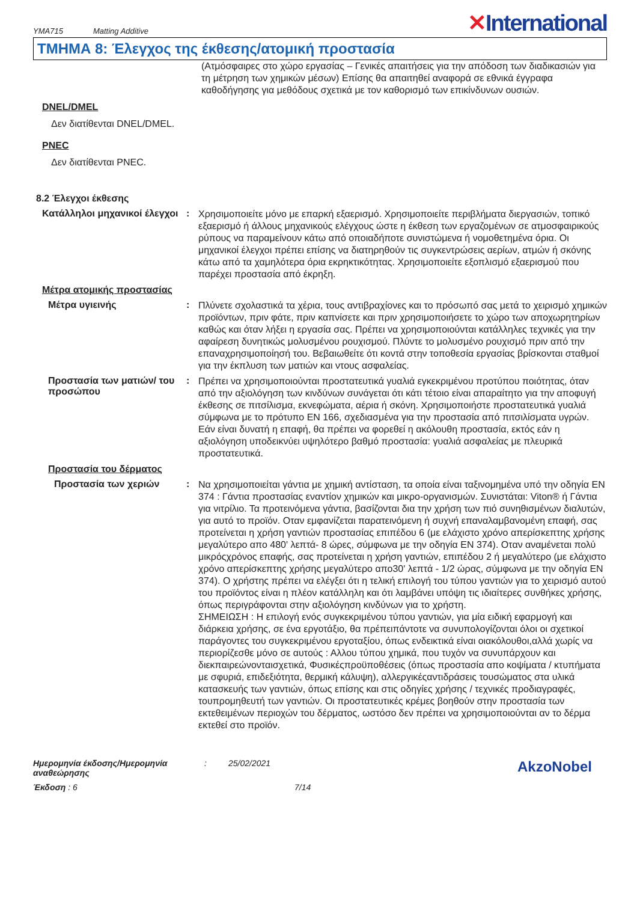YMA715 Matting Additive
✕International
ΤΜΗΜΑ 8: Έλεγχος της έκθεσης/ατομική προστασία
(Ατμόσφαιρες στο χώρο εργασίας – Γενικές απαιτήσεις για την απόδοση των διαδικασιών για τη μέτρηση των χημικών μέσων) Επίσης θα απαιτηθεί αναφορά σε εθνικά έγγραφα καθοδήγησης για μεθόδους σχετικά με τον καθορισμό των επικίνδυνων ουσιών.
DNEL/DMEL
Δεν διατίθενται DNEL/DMEL.
PNEC
Δεν διατίθενται PNEC.
8.2 Έλεγχοι έκθεσης
Κατάλληλοι μηχανικοί έλεγχοι
:
Χρησιμοποιείτε μόνο με επαρκή εξαερισμό. Χρησιμοποιείτε περιβλήματα διεργασιών, τοπικό εξαερισμό ή άλλους μηχανικούς ελέγχους ώστε η έκθεση των εργαζομένων σε ατμοσφαιρικούς ρύπους να παραμείνουν κάτω από οποιαδήποτε συνιστώμενα ή νομοθετημένα όρια. Οι μηχανικοί έλεγχοι πρέπει επίσης να διατηρηθούν τις συγκεντρώσεις αερίων, ατμών ή σκόνης κάτω από τα χαμηλότερα όρια εκρηκτικότητας. Χρησιμοποιείτε εξοπλισμό εξαερισμού που παρέχει προστασία από έκρηξη.
Μέτρα ατομικής προστασίας
Μέτρα υγιεινής :
Πλύνετε σχολαστικά τα χέρια, τους αντιβραχίονες και το πρόσωπό σας μετά το χειρισμό χημικών προϊόντων, πριν φάτε, πριν καπνίσετε και πριν χρησιμοποιήσετε το χώρο των αποχωρητηρίων καθώς και όταν λήξει η εργασία σας. Πρέπει να χρησιμοποιούνται κατάλληλες τεχνικές για την αφαίρεση δυνητικώς μολυσμένου ρουχισμού. Πλύντε το μολυσμένο ρουχισμό πριν από την επαναχρησιμοποίησή του. Βεβαιωθείτε ότι κοντά στην τοποθεσία εργασίας βρίσκονται σταθμοί για την έκπλυση των ματιών και ντους ασφαλείας.
Προστασία των ματιών/ του προσώπου
:
Πρέπει να χρησιμοποιούνται προστατευτικά γυαλιά εγκεκριμένου προτύπου ποιότητας, όταν από την αξιολόγηση των κινδύνων συνάγεται ότι κάτι τέτοιο είναι απαραίτητο για την αποφυγή έκθεσης σε πιτσίλισμα, εκνεφώματα, αέρια ή σκόνη. Χρησιμοποιήστε προστατευτικά γυαλιά σύμφωνα με το πρότυπο EN 166, σχεδιασμένα για την προστασία από πιτσιλίσματα υγρών. Εάν είναι δυνατή η επαφή, θα πρέπει να φορεθεί η ακόλουθη προστασία, εκτός εάν η αξιολόγηση υποδεικνύει υψηλότερο βαθμό προστασία: γυαλιά ασφαλείας με πλευρικά προστατευτικά.
Προστασία του δέρματος
Προστασία των χεριών :
Να χρησιμοποιείται γάντια με χημική αντίσταση, τα οποία είναι ταξινομημένα υπό την οδηγία EN 374 : Γάντια προστασίας εναντίον χημικών και μικρο-οργανισμών. Συνιστάται: Viton® ή Γάντια για νιτρίλιο. Τα προτεινόμενα γάντια, βασίζονται δια την χρήση των πιό συνηθισμένων διαλυτών, για αυτό το προϊόν. Οταν εμφανίζεται παρατεινόμενη ή συχνή επαναλαμβανομένη επαφή, σας προτείνεται η χρήση γαντιών προστασίας επιπέδου 6 (με ελάχιστο χρόνο απερίσκεπτης χρήσης μεγαλύτερο απο 480' λεπτά- 8 ώρες, σύμφωνα με την οδηγία EN 374). Οταν αναμένεται πολύ μικρόςχρόνος επαφής, σας προτείνεται η χρήση γαντιών, επιπέδου 2 ή μεγαλύτερο (με ελάχιστο χρόνο απερίσκεπτης χρήσης μεγαλύτερο απο30' λεπτά - 1/2 ώρας, σύμφωνα με την οδηγία EN 374). Ο χρήστης πρέπει να ελέγξει ότι η τελική επιλογή του τύπου γαντιών για το χειρισμό αυτού του προϊόντος είναι η πλέον κατάλληλη και ότι λαμβάνει υπόψη τις ιδιαίτερες συνθήκες χρήσης, όπως περιγράφονται στην αξιολόγηση κινδύνων για το χρήστη.
ΣΗΜΕΙΩΣΗ : Η επιλογή ενός συγκεκριμένου τύπου γαντιών, για μία ειδική εφαρμογή και διάρκεια χρήσης, σε ένα εργοτάξιο, θα πρέπειπάντοτε να συνυπολογίζονται όλοι οι σχετικοί παράγοντες του συγκεκριμένου εργοταξίου, όπως ενδεικτικά είναι οιακόλουθοι,αλλά χωρίς να περιορίζεσθε μόνο σε αυτούς : Αλλου τύπου χημικά, που τυχόν να συνυπάρχουν και διεκπαιρεώνονταισχετικά, Φυσικέςπροϋποθέσεις (όπως προστασία απο κοψίματα / κτυπήματα με σφυριά, επιδεξιότητα, θερμική κάλυψη), αλλεργικέςαντιδράσεις τουσώματος στα υλικά κατασκευής των γαντιών, όπως επίσης και στις οδηγίες χρήσης / τεχνικές προδιαγραφές, τουπρομηθευτή των γαντιών. Οι προστατευτικές κρέμες βοηθούν στην προστασία των εκτεθειμένων περιοχών του δέρματος, ωστόσο δεν πρέπει να χρησιμοποιούνται αν το δέρμα εκτεθεί στο προϊόν.
Ημερομηνία έκδοσης/Ημερομηνία αναθεώρησης
: 25/02/2021
AkzoNobel
Έκδοση : 6 7/14